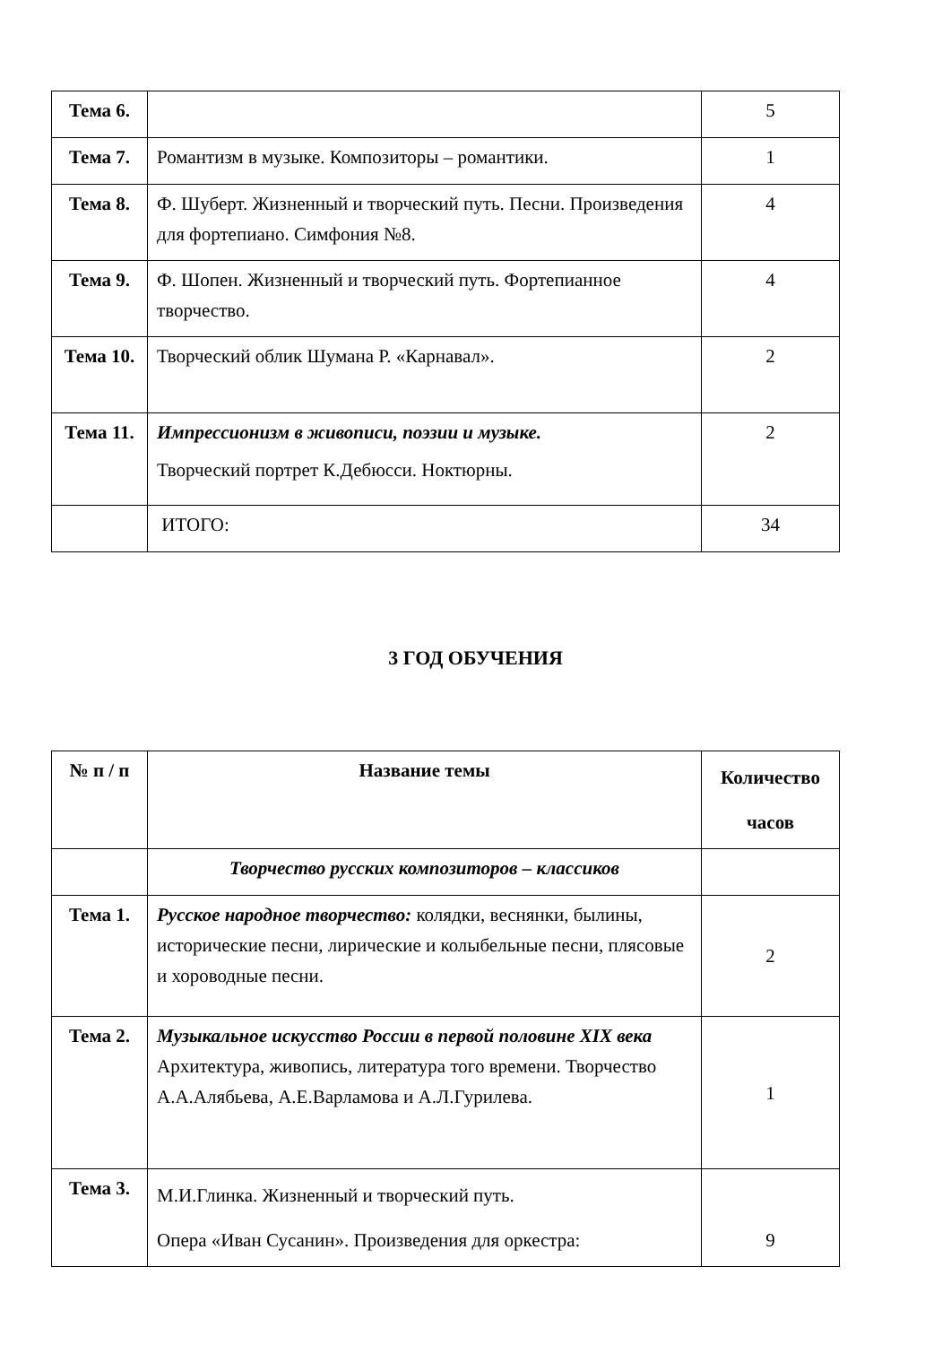| Тема 6. | | 5 |
| Тема 7. | Романтизм в музыке. Композиторы – романтики. | 1 |
| Тема 8. | Ф. Шуберт. Жизненный и творческий путь. Песни. Произведения для фортепиано. Симфония №8. | 4 |
| Тема 9. | Ф. Шопен. Жизненный и творческий путь. Фортепианное творчество. | 4 |
| Тема 10. | Творческий облик Шумана Р. «Карнавал». | 2 |
| Тема 11. | Импрессионизм в живописи, поэзии и музыке. Творческий портрет К.Дебюсси. Ноктюрны. | 2 |
| | ИТОГО: | 34 |
3 ГОД ОБУЧЕНИЯ
| № п / п | Название темы | Количество часов |
| --- | --- | --- |
| | Творчество русских композиторов – классиков | |
| Тема 1. | Русское народное творчество: колядки, веснянки, былины, исторические песни, лирические и колыбельные песни, плясовые и хороводные песни. | 2 |
| Тема 2. | Музыкальное искусство России в первой половине XIX века Архитектура, живопись, литература того времени. Творчество А.А.Алябьева, А.Е.Варламова и А.Л.Гурилева. | 1 |
| Тема 3. | М.И.Глинка. Жизненный и творческий путь. Опера «Иван Сусанин». Произведения для оркестра: | 9 |